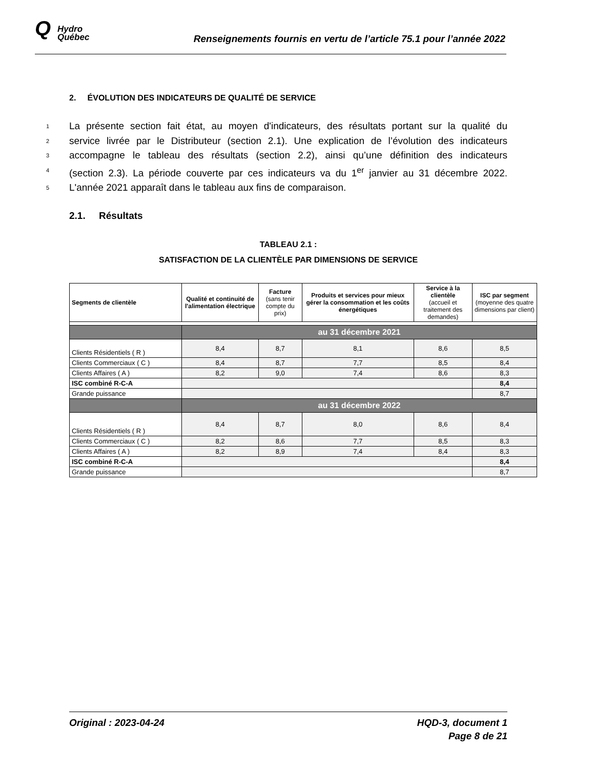Q Hydro
Québec
Renseignements fournis en vertu de l’article 75.1 pour l’année 2022
2. ÉVOLUTION DES INDICATEURS DE QUALITÉ DE SERVICE
1 La présente section fait état, au moyen d'indicateurs, des résultats portant sur la qualité du
2 service livrée par le Distributeur (section 2.1). Une explication de l’évolution des indicateurs
3 accompagne le tableau des résultats (section 2.2), ainsi qu’une définition des indicateurs
4 (section 2.3). La période couverte par ces indicateurs va du 1<sup>er</sup> janvier au 31 décembre 2022.
5 L'année 2021 apparaît dans le tableau aux fins de comparaison.
2.1. Résultats
TABLEAU 2.1 :
SATISFACTION DE LA CLIENTÈLE PAR DIMENSIONS DE SERVICE
| Segments de clientèle | Qualité et continuité de l'alimentation électrique | Facture (sans tenir compte du prix) | Produits et services pour mieux gérer la consommation et les coûts énergétiques | Service à la clientèle (accueil et traitement des demandes) | ISC par segment (moyenne des quatre dimensions par client) |
| --- | --- | --- | --- | --- | --- |
| | au 31 décembre 2021 | | | | |
| Clients Résidentiels ( R ) | 8,4 | 8,7 | 8,1 | 8,6 | 8,5 |
| Clients Commerciaux ( C ) | 8,4 | 8,7 | 7,7 | 8,5 | 8,4 |
| Clients Affaires ( A ) | 8,2 | 9,0 | 7,4 | 8,6 | 8,3 |
| ISC combiné R-C-A | | | | | 8,4 |
| Grande puissance | | | | | 8,7 |
| | au 31 décembre 2022 | | | | |
| Clients Résidentiels ( R ) | 8,4 | 8,7 | 8,0 | 8,6 | 8,4 |
| Clients Commerciaux ( C ) | 8,2 | 8,6 | 7,7 | 8,5 | 8,3 |
| Clients Affaires ( A ) | 8,2 | 8,9 | 7,4 | 8,4 | 8,3 |
| ISC combiné R-C-A | | | | | 8,4 |
| Grande puissance | | | | | 8,7 |
Original : 2023-04-24 HQD-3, document 1
Page 8 de 21